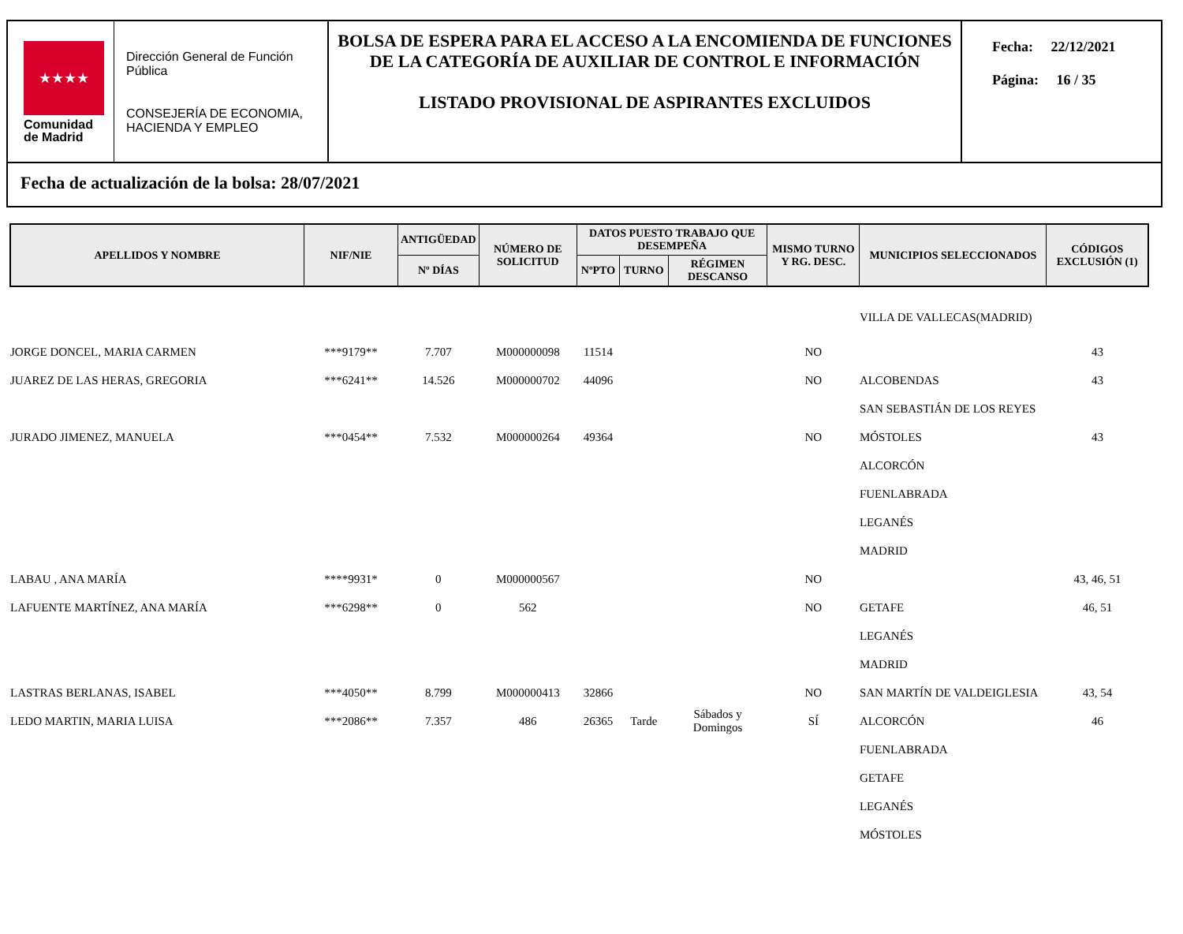★★★★
Comunidad
de Madrid
Dirección General de Función Pública
CONSEJERÍA DE ECONOMIA, HACIENDA Y EMPLEO
BOLSA DE ESPERA PARA EL ACCESO A LA ENCOMIENDA DE FUNCIONES DE LA CATEGORÍA DE AUXILIAR DE CONTROL E INFORMACIÓN
LISTADO PROVISIONAL DE ASPIRANTES EXCLUIDOS
Fecha: 22/12/2021
Página: 16 / 35
Fecha de actualización de la bolsa: 28/07/2021
| APELLIDOS Y NOMBRE | NIF/NIE | ANTIGÜEDAD | NÚMERO DE SOLICITUD | DATOS PUESTO TRABAJO QUE DESEMPEÑA | | | MISMO TURNO Y RG. DESC. | MUNICIPIOS SELECCIONADOS | CÓDIGOS EXCLUSIÓN (1) |
| --- | --- | --- | --- | --- | --- | --- | --- | --- | --- |
| | | Nº DÍAS | | NºPTO | TURNO | RÉGIMEN DESCANSO | | | |
| | | | | | | | | VILLA DE VALLECAS(MADRID) | |
| JORGE DONCEL, MARIA CARMEN | ***9179** | 7.707 | M000000098 | 11514 | | | NO | | 43 |
| JUAREZ DE LAS HERAS, GREGORIA | ***6241** | 14.526 | M000000702 | 44096 | | | NO | ALCOBENDAS | 43 |
| | | | | | | | | SAN SEBASTIÁN DE LOS REYES | |
| JURADO JIMENEZ, MANUELA | ***0454** | 7.532 | M000000264 | 49364 | | | NO | MÓSTOLES | 43 |
| | | | | | | | | ALCORCÓN | |
| | | | | | | | | FUENLABRADA | |
| | | | | | | | | LEGANÉS | |
| | | | | | | | | MADRID | |
| LABAU , ANA MARÍA | ****9931* | 0 | M000000567 | | | | NO | | 43, 46, 51 |
| LAFUENTE MARTÍNEZ, ANA MARÍA | ***6298** | 0 | 562 | | | | NO | GETAFE | 46, 51 |
| | | | | | | | | LEGANÉS | |
| | | | | | | | | MADRID | |
| LASTRAS BERLANAS, ISABEL | ***4050** | 8.799 | M000000413 | 32866 | | | NO | SAN MARTÍN DE VALDEIGLESIA | 43, 54 |
| LEDO MARTIN, MARIA LUISA | ***2086** | 7.357 | 486 | 26365 | Tarde | Sábados y Domingos | SÍ | ALCORCÓN | 46 |
| | | | | | | | | FUENLABRADA | |
| | | | | | | | | GETAFE | |
| | | | | | | | | LEGANÉS | |
| | | | | | | | | MÓSTOLES | |